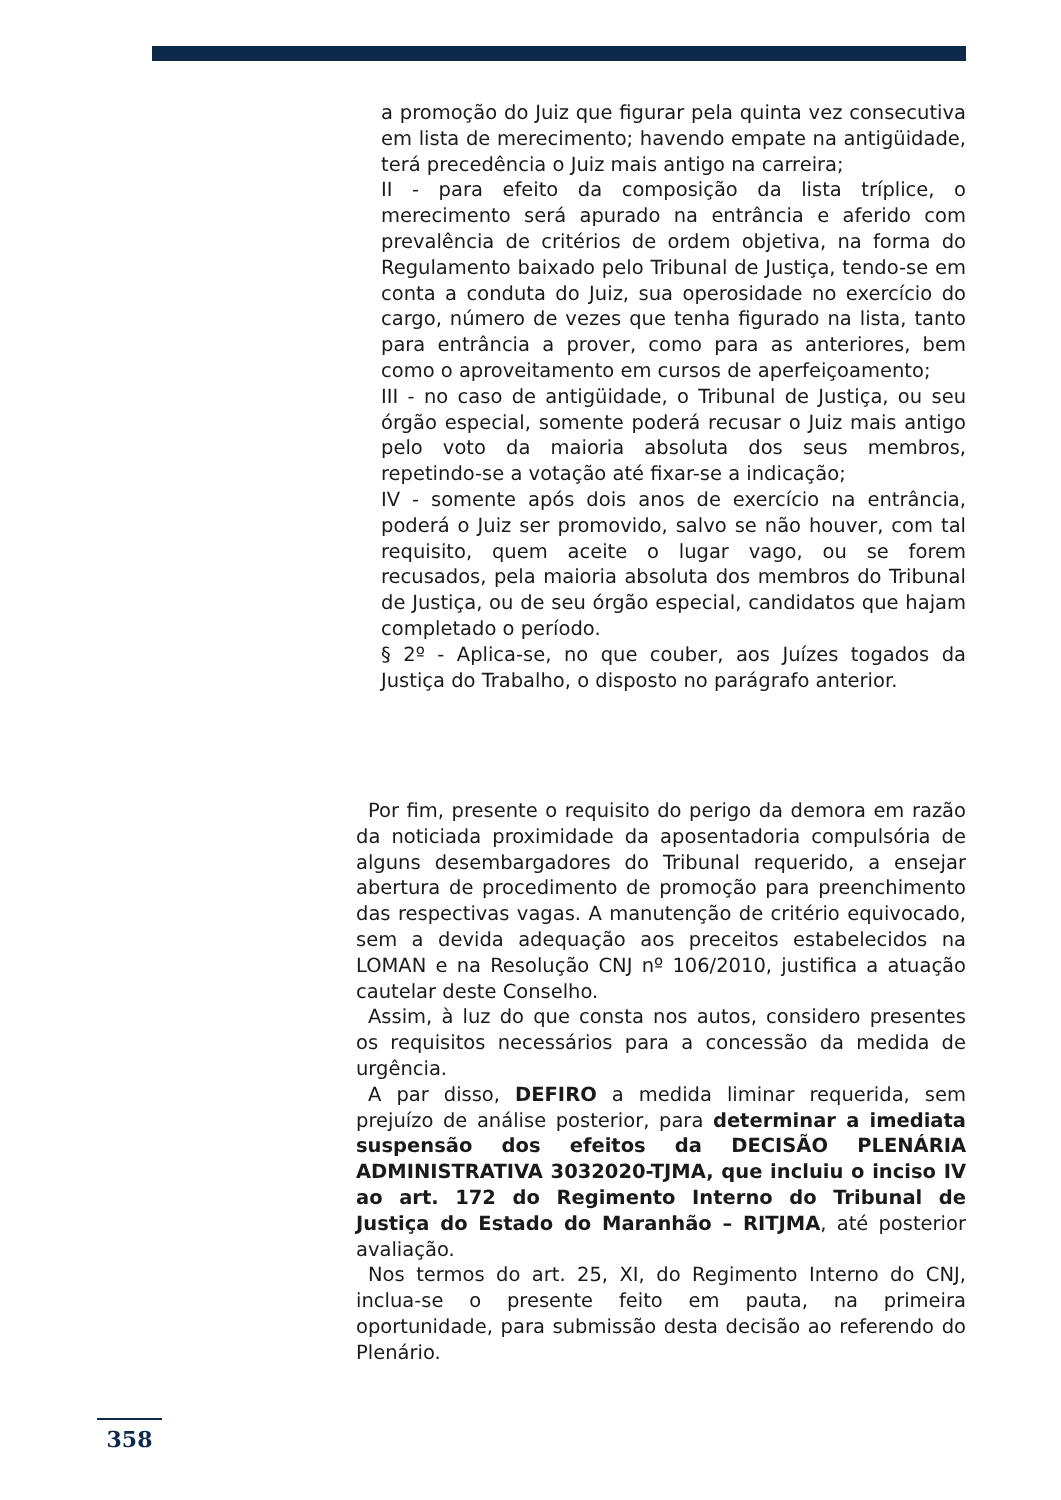a promoção do Juiz que figurar pela quinta vez consecutiva em lista de merecimento; havendo empate na antigüidade, terá precedência o Juiz mais antigo na carreira;
II - para efeito da composição da lista tríplice, o merecimento será apurado na entrância e aferido com prevalência de critérios de ordem objetiva, na forma do Regulamento baixado pelo Tribunal de Justiça, tendo-se em conta a conduta do Juiz, sua operosidade no exercício do cargo, número de vezes que tenha figurado na lista, tanto para entrância a prover, como para as anteriores, bem como o aproveitamento em cursos de aperfeiçoamento;
III - no caso de antigüidade, o Tribunal de Justiça, ou seu órgão especial, somente poderá recusar o Juiz mais antigo pelo voto da maioria absoluta dos seus membros, repetindo-se a votação até fixar-se a indicação;
IV - somente após dois anos de exercício na entrância, poderá o Juiz ser promovido, salvo se não houver, com tal requisito, quem aceite o lugar vago, ou se forem recusados, pela maioria absoluta dos membros do Tribunal de Justiça, ou de seu órgão especial, candidatos que hajam completado o período.
§ 2º - Aplica-se, no que couber, aos Juízes togados da Justiça do Trabalho, o disposto no parágrafo anterior.
Por fim, presente o requisito do perigo da demora em razão da noticiada proximidade da aposentadoria compulsória de alguns desembargadores do Tribunal requerido, a ensejar abertura de procedimento de promoção para preenchimento das respectivas vagas. A manutenção de critério equivocado, sem a devida adequação aos preceitos estabelecidos na LOMAN e na Resolução CNJ nº 106/2010, justifica a atuação cautelar deste Conselho.
Assim, à luz do que consta nos autos, considero presentes os requisitos necessários para a concessão da medida de urgência.
A par disso, DEFIRO a medida liminar requerida, sem prejuízo de análise posterior, para determinar a imediata suspensão dos efeitos da DECISÃO PLENÁRIA ADMINISTRATIVA 3032020-TJMA, que incluiu o inciso IV ao art. 172 do Regimento Interno do Tribunal de Justiça do Estado do Maranhão – RITJMA, até posterior avaliação.
Nos termos do art. 25, XI, do Regimento Interno do CNJ, inclua-se o presente feito em pauta, na primeira oportunidade, para submissão desta decisão ao referendo do Plenário.
358